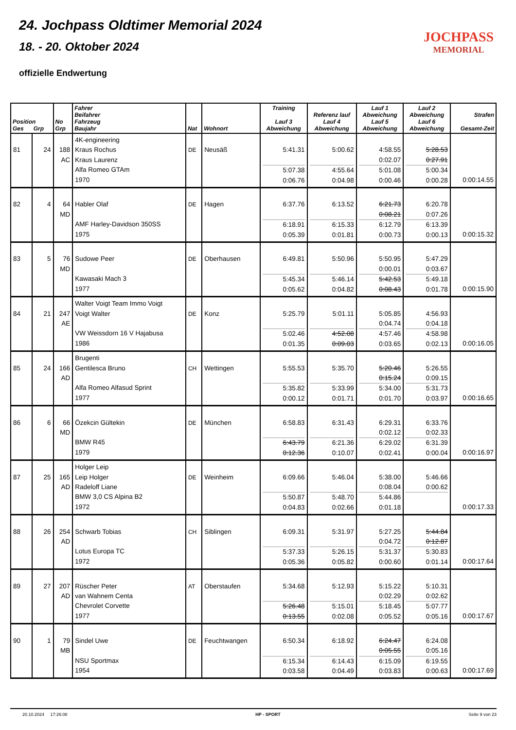24. Jochpass Oldtimer Memorial 2024
18. - 20. Oktober 2024
offizielle Endwertung
JOCHPASS
MEMORIAL
| Position Ges Grp | | No Grp | Fahrer Beifahrer Fahrzeug Baujahr | Nat | Wohnort | Training Lauf 3 Abweichung | Referenz lauf Lauf 4 Abweichung | Lauf 1 Abweichung Lauf 5 Abweichung | Lauf 2 Abweichung Lauf 6 Abweichung | Strafen Gesamt-Zeit |
| --- | --- | --- | --- | --- | --- | --- | --- | --- | --- | --- |
| 81 | 24 | 188 AC | 4K-engineering Kraus Rochus Kraus Laurenz Alfa Romeo GTAm 1970 | DE | Neusäß | 5:41.31 5:07.38 0:06.76 | 5:00.62 4:55.64 0:04.98 | 4:58.55 0:02.07 5:01.08 0:00.46 | 5:28.53 0:27.91 5:00.34 0:00.28 | 0:00:14.55 |
| 82 | 4 | 64 MD | Habler Olaf AMF Harley-Davidson 350SS 1975 | DE | Hagen | 6:37.76 6:18.91 0:05.39 | 6:13.52 6:15.33 0:01.81 | 6:21.73 0:08.21 6:12.79 0:00.73 | 6:20.78 0:07.26 6:13.39 0:00.13 | 0:00:15.32 |
| 83 | 5 | 76 MD | Sudowe Peer Kawasaki Mach 3 1977 | DE | Oberhausen | 6:49.81 5:45.34 0:05.62 | 5:50.96 5:46.14 0:04.82 | 5:50.95 0:00.01 5:42.53 0:08.43 | 5:47.29 0:03.67 5:49.18 0:01.78 | 0:00:15.90 |
| 84 | 21 | 247 AE | Walter Voigt Team Immo Voigt Voigt Walter VW Weissdorn 16 V Hajabusa 1986 | DE | Konz | 5:25.79 5:02.46 0:01.35 | 5:01.11 4:52.08 0:09.03 | 5:05.85 0:04.74 4:57.46 0:03.65 | 4:56.93 0:04.18 4:58.98 0:02.13 | 0:00:16.05 |
| 85 | 24 | 166 AD | Brugenti Gentilesca Bruno Alfa Romeo Alfasud Sprint 1977 | CH | Wettingen | 5:55.53 5:35.82 0:00.12 | 5:35.70 5:33.99 0:01.71 | 5:20.46 0:15.24 5:34.00 0:01.70 | 5:26.55 0:09.15 5:31.73 0:03.97 | 0:00:16.65 |
| 86 | 6 | 66 MD | Özekcin Gültekin BMW R45 1979 | DE | München | 6:58.83 6:43.79 0:12.36 | 6:31.43 6:21.36 0:10.07 | 6:29.31 0:02.12 6:29.02 0:02.41 | 6:33.76 0:02.33 6:31.39 0:00.04 | 0:00:16.97 |
| 87 | 25 | 165 AD | Holger Leip Leip Holger Radeloff Liane BMW 3,0 CS Alpina B2 1972 | DE | Weinheim | 6:09.66 5:50.87 0:04.83 | 5:46.04 5:48.70 0:02.66 | 5:38.00 0:08.04 5:44.86 0:01.18 | 5:46.66 0:00.62 | 0:00:17.33 |
| 88 | 26 | 254 AD | Schwarb Tobias Lotus Europa TC 1972 | CH | Siblingen | 6:09.31 5:37.33 0:05.36 | 5:31.97 5:26.15 0:05.82 | 5:27.25 0:04.72 5:31.37 0:00.60 | 5:44.84 0:12.87 5:30.83 0:01.14 | 0:00:17.64 |
| 89 | 27 | 207 AD | Rüscher Peter van Wahnem Centa Chevrolet Corvette 1977 | AT | Oberstaufen | 5:34.68 5:26.48 0:13.55 | 5:12.93 5:15.01 0:02.08 | 5:15.22 0:02.29 5:18.45 0:05.52 | 5:10.31 0:02.62 5:07.77 0:05.16 | 0:00:17.67 |
| 90 | 1 | 79 MB | Sindel Uwe NSU Sportmax 1954 | DE | Feuchtwangen | 6:50.34 6:15.34 0:03.58 | 6:18.92 6:14.43 0:04.49 | 6:24.47 0:05.55 6:15.09 0:03.83 | 6:24.08 0:05.16 6:19.55 0:00.63 | 0:00:17.69 |
20.10.2024 17:26:08 HP - SPORT Seite 9 von 23